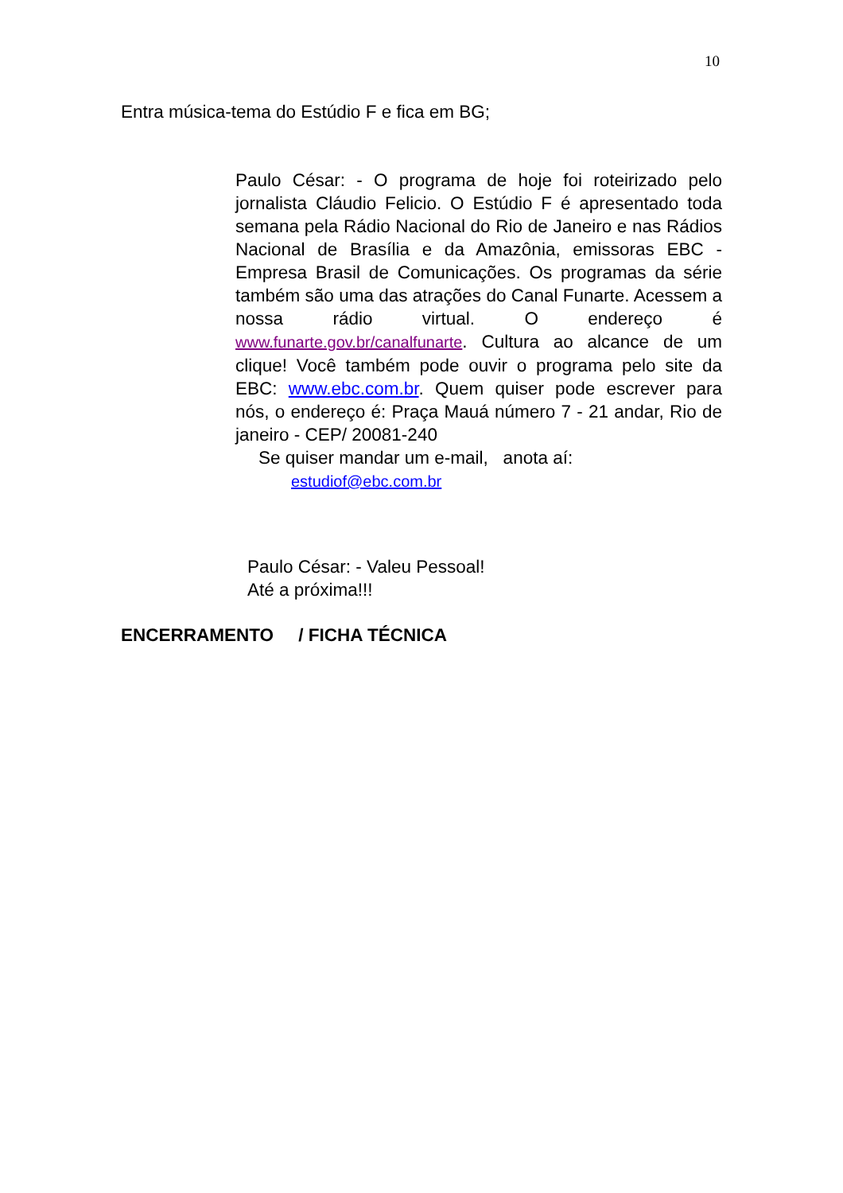10
Entra música-tema do Estúdio F e fica em BG;
Paulo César: - O programa de hoje foi roteirizado pelo jornalista Cláudio Felicio. O Estúdio F é apresentado toda semana pela Rádio Nacional do Rio de Janeiro e nas Rádios Nacional de Brasília e da Amazônia, emissoras EBC - Empresa Brasil de Comunicações. Os programas da série também são uma das atrações do Canal Funarte. Acessem a nossa rádio virtual. O endereço é www.funarte.gov.br/canalfunarte. Cultura ao alcance de um clique! Você também pode ouvir o programa pelo site da EBC: www.ebc.com.br. Quem quiser pode escrever para nós, o endereço é: Praça Mauá número 7 - 21 andar, Rio de janeiro - CEP/ 20081-240
Se quiser mandar um e-mail, anota aí:
estudiof@ebc.com.br
Paulo César: - Valeu Pessoal!
Até a próxima!!!
ENCERRAMENTO / FICHA TÉCNICA